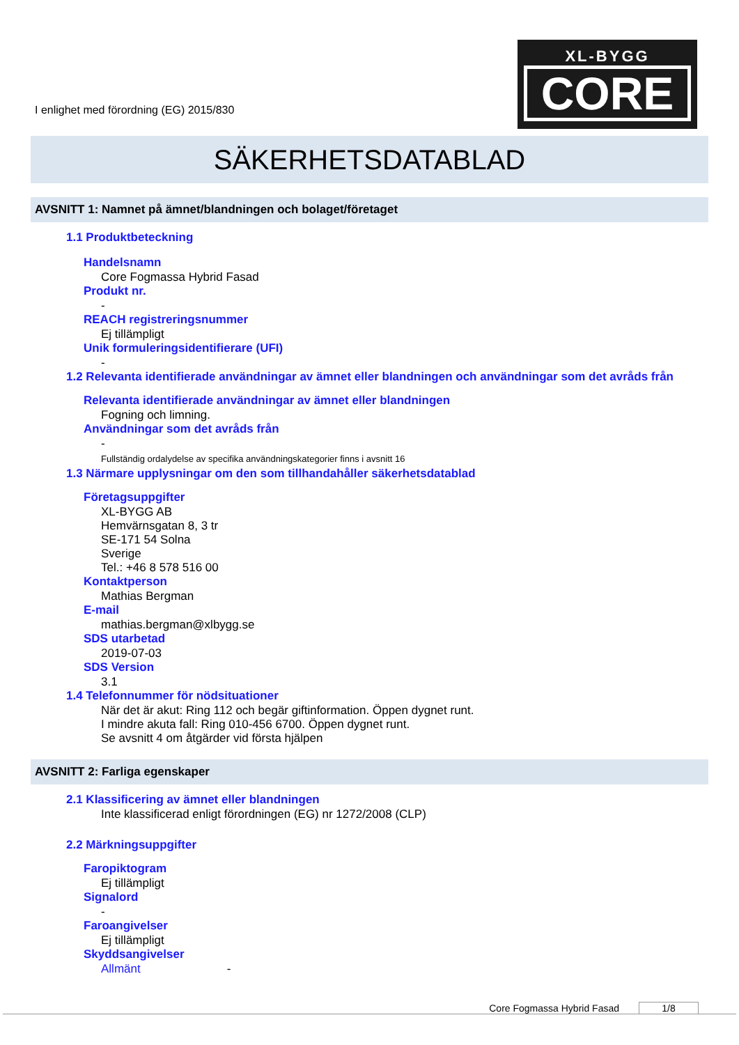I enlighet med förordning (EG) 2015/830
XL-BYGG
CORE
SÄKERHETSDATABLAD
AVSNITT 1: Namnet på ämnet/blandningen och bolaget/företaget
1.1 Produktbeteckning
Handelsnamn
Core Fogmassa Hybrid Fasad
Produkt nr.
-
REACH registreringsnummer
Ej tillämpligt
Unik formuleringsidentifierare (UFI)
-
1.2 Relevanta identifierade användningar av ämnet eller blandningen och användningar som det avråds från
Relevanta identifierade användningar av ämnet eller blandningen
Fogning och limning.
Användningar som det avråds från
-
Fullständig ordalydelse av specifika användningskategorier finns i avsnitt 16
1.3 Närmare upplysningar om den som tillhandahåller säkerhetsdatablad
Företagsuppgifter
XL-BYGG AB
Hemvärnsgatan 8, 3 tr
SE-171 54 Solna
Sverige
Tel.: +46 8 578 516 00
Kontaktperson
Mathias Bergman
E-mail
mathias.bergman@xlbygg.se
SDS utarbetad
2019-07-03
SDS Version
3.1
1.4 Telefonnummer för nödsituationer
När det är akut: Ring 112 och begär giftinformation. Öppen dygnet runt.
I mindre akuta fall: Ring 010-456 6700. Öppen dygnet runt.
Se avsnitt 4 om åtgärder vid första hjälpen
AVSNITT 2: Farliga egenskaper
2.1 Klassificering av ämnet eller blandningen
Inte klassificerad enligt förordningen (EG) nr 1272/2008 (CLP)
2.2 Märkningsuppgifter
Faropiktogram
Ej tillämpligt
Signalord
-
Faroangivelser
Ej tillämpligt
Skyddsangivelser
Allmänt -
Core Fogmassa Hybrid Fasad 1/8